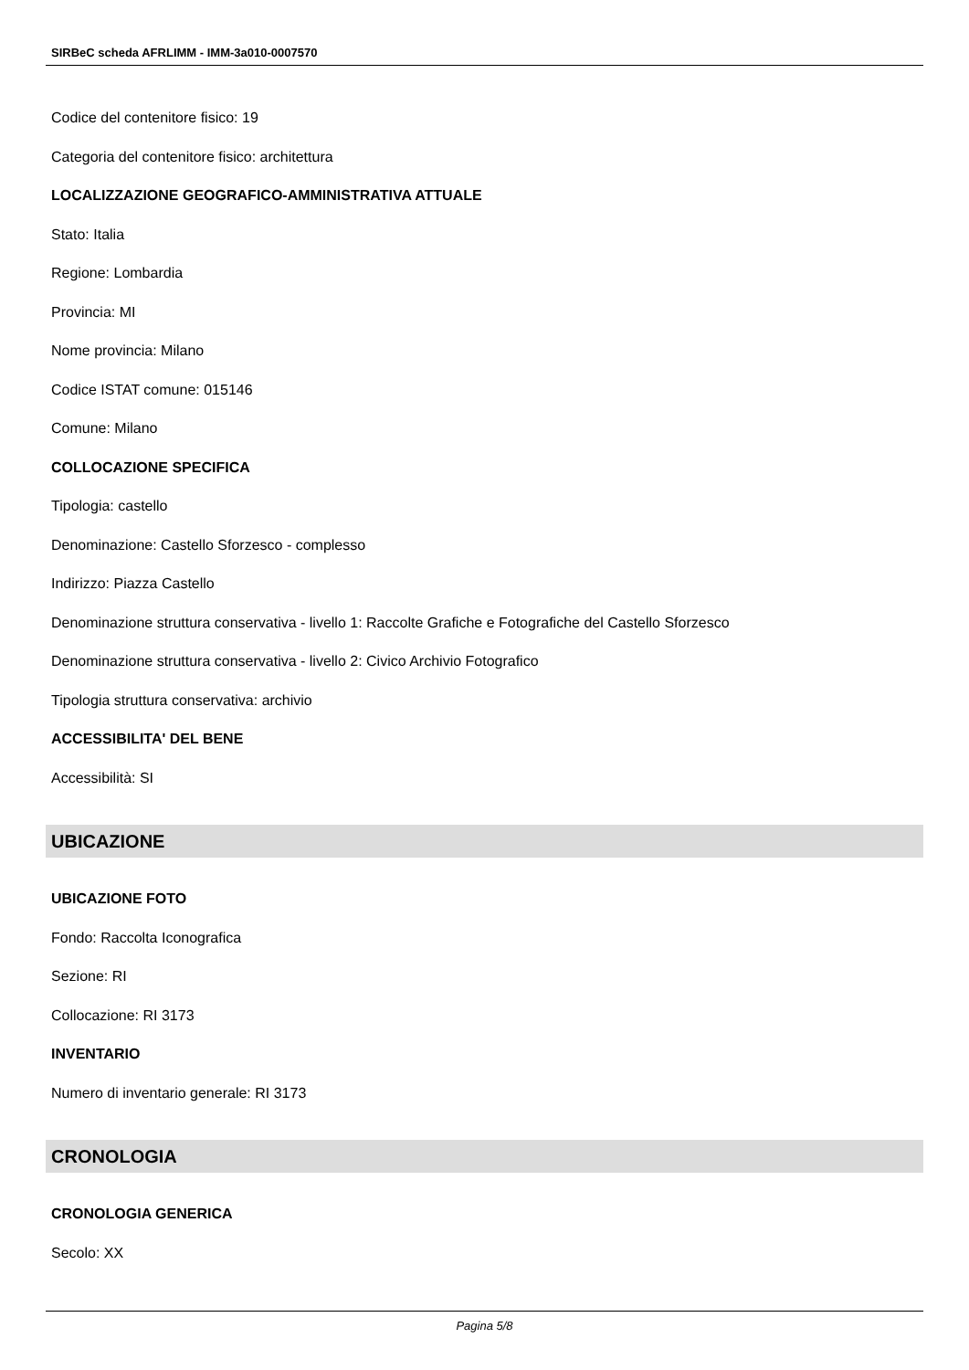SIRBeC scheda AFRLIMM - IMM-3a010-0007570
Codice del contenitore fisico: 19
Categoria del contenitore fisico: architettura
LOCALIZZAZIONE GEOGRAFICO-AMMINISTRATIVA ATTUALE
Stato: Italia
Regione: Lombardia
Provincia: MI
Nome provincia: Milano
Codice ISTAT comune: 015146
Comune: Milano
COLLOCAZIONE SPECIFICA
Tipologia: castello
Denominazione: Castello Sforzesco - complesso
Indirizzo: Piazza Castello
Denominazione struttura conservativa - livello 1: Raccolte Grafiche e Fotografiche del Castello Sforzesco
Denominazione struttura conservativa - livello 2: Civico Archivio Fotografico
Tipologia struttura conservativa: archivio
ACCESSIBILITA' DEL BENE
Accessibilità: SI
UBICAZIONE
UBICAZIONE FOTO
Fondo: Raccolta Iconografica
Sezione: RI
Collocazione: RI 3173
INVENTARIO
Numero di inventario generale: RI 3173
CRONOLOGIA
CRONOLOGIA GENERICA
Secolo: XX
Pagina 5/8